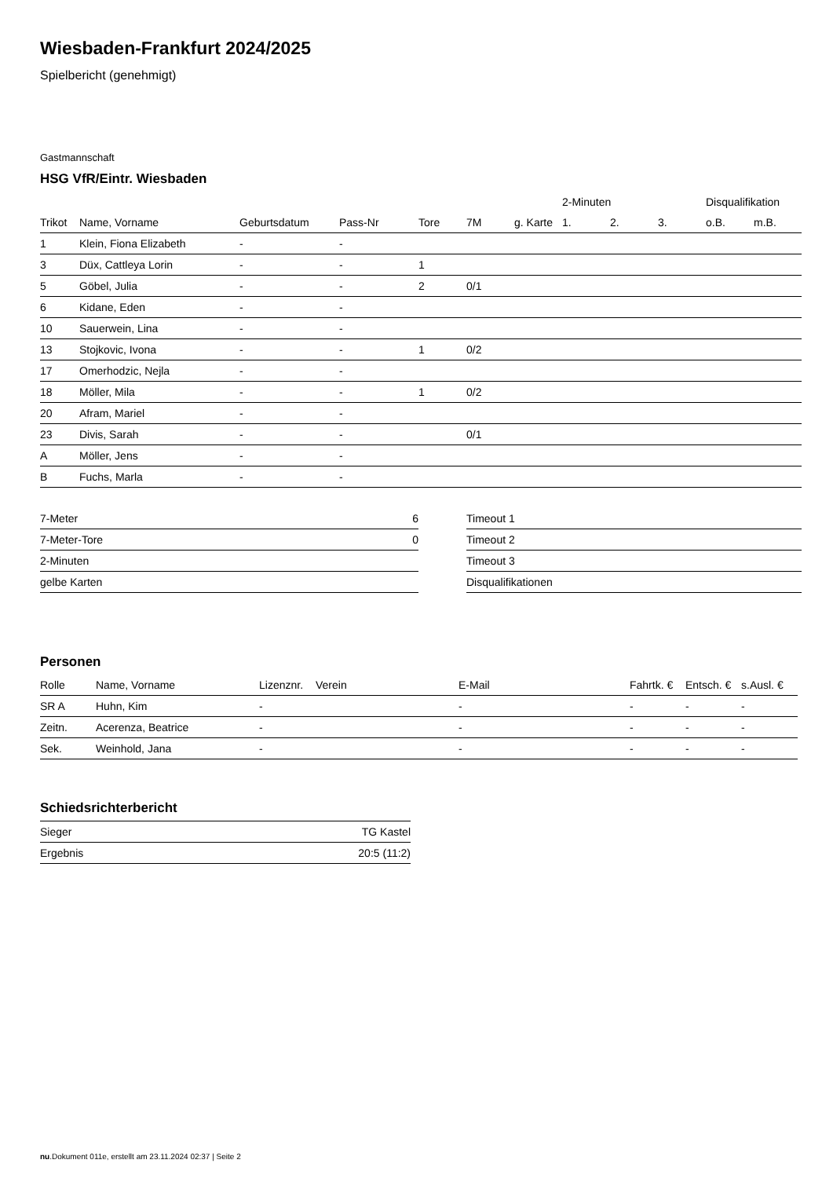Wiesbaden-Frankfurt 2024/2025
Spielbericht (genehmigt)
Gastmannschaft
HSG VfR/Eintr. Wiesbaden
| | | | | | | | 2-Minuten | | | Disqualifikation | |
| --- | --- | --- | --- | --- | --- | --- | --- | --- | --- | --- | --- |
| Trikot | Name, Vorname | Geburtsdatum | Pass-Nr | Tore | 7M | g. Karte | 1. | 2. | 3. | o.B. | m.B. |
| 1 | Klein, Fiona Elizabeth | - | - | | | | | | | | |
| 3 | Düx, Cattleya Lorin | - | - | 1 | | | | | | | |
| 5 | Göbel, Julia | - | - | 2 | 0/1 | | | | | | |
| 6 | Kidane, Eden | - | - | | | | | | | | |
| 10 | Sauerwein, Lina | - | - | | | | | | | | |
| 13 | Stojkovic, Ivona | - | - | 1 | 0/2 | | | | | | |
| 17 | Omerhodzic, Nejla | - | - | | | | | | | | |
| 18 | Möller, Mila | - | - | 1 | 0/2 | | | | | | |
| 20 | Afram, Mariel | - | - | | | | | | | | |
| 23 | Divis, Sarah | - | - | | 0/1 | | | | | | |
| A | Möller, Jens | - | - | | | | | | | | |
| B | Fuchs, Marla | - | - | | | | | | | | |
| 7-Meter | 6 |
| 7-Meter-Tore | 0 |
| 2-Minuten | |
| gelbe Karten | |
| Timeout 1 |
| Timeout 2 |
| Timeout 3 |
| Disqualifikationen |
Personen
| Rolle | Name, Vorname | Lizenznr. | Verein | E-Mail | Fahrtk. € | Entsch. € | s.Ausl. € |
| --- | --- | --- | --- | --- | --- | --- | --- |
| SR A | Huhn, Kim | - | | - | - | - | - |
| Zeitn. | Acerenza, Beatrice | - | | - | - | - | - |
| Sek. | Weinhold, Jana | - | | - | - | - | - |
Schiedsrichterbericht
| Sieger | TG Kastel |
| Ergebnis | 20:5 (11:2) |
nu.Dokument 011e, erstellt am 23.11.2024 02:37 | Seite 2